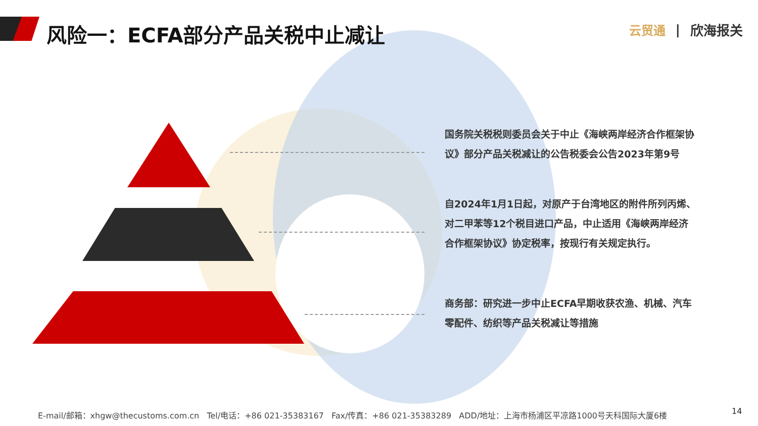风险一：ECFA部分产品关税中止减让 云贸通 | 欣海报关
国务院关税税则委员会关于中止《海峡两岸经济合作框架协议》部分产品关税减让的公告税委会公告2023年第9号
自2024年1月1日起，对原产于台湾地区的附件所列丙烯、对二甲苯等12个税目进口产品，中止适用《海峡两岸经济合作框架协议》协定税率，按现行有关规定执行。
商务部：研究进一步中止ECFA早期收获农渔、机械、汽车零配件、纺织等产品关税减让等措施
E-mail/邮箱：xhgw@thecustoms.com.cn Tel/电话：+86 021-35383167 Fax/传真：+86 021-35383289 ADD/地址：上海市杨浦区平凉路1000号天科国际大厦6楼
14